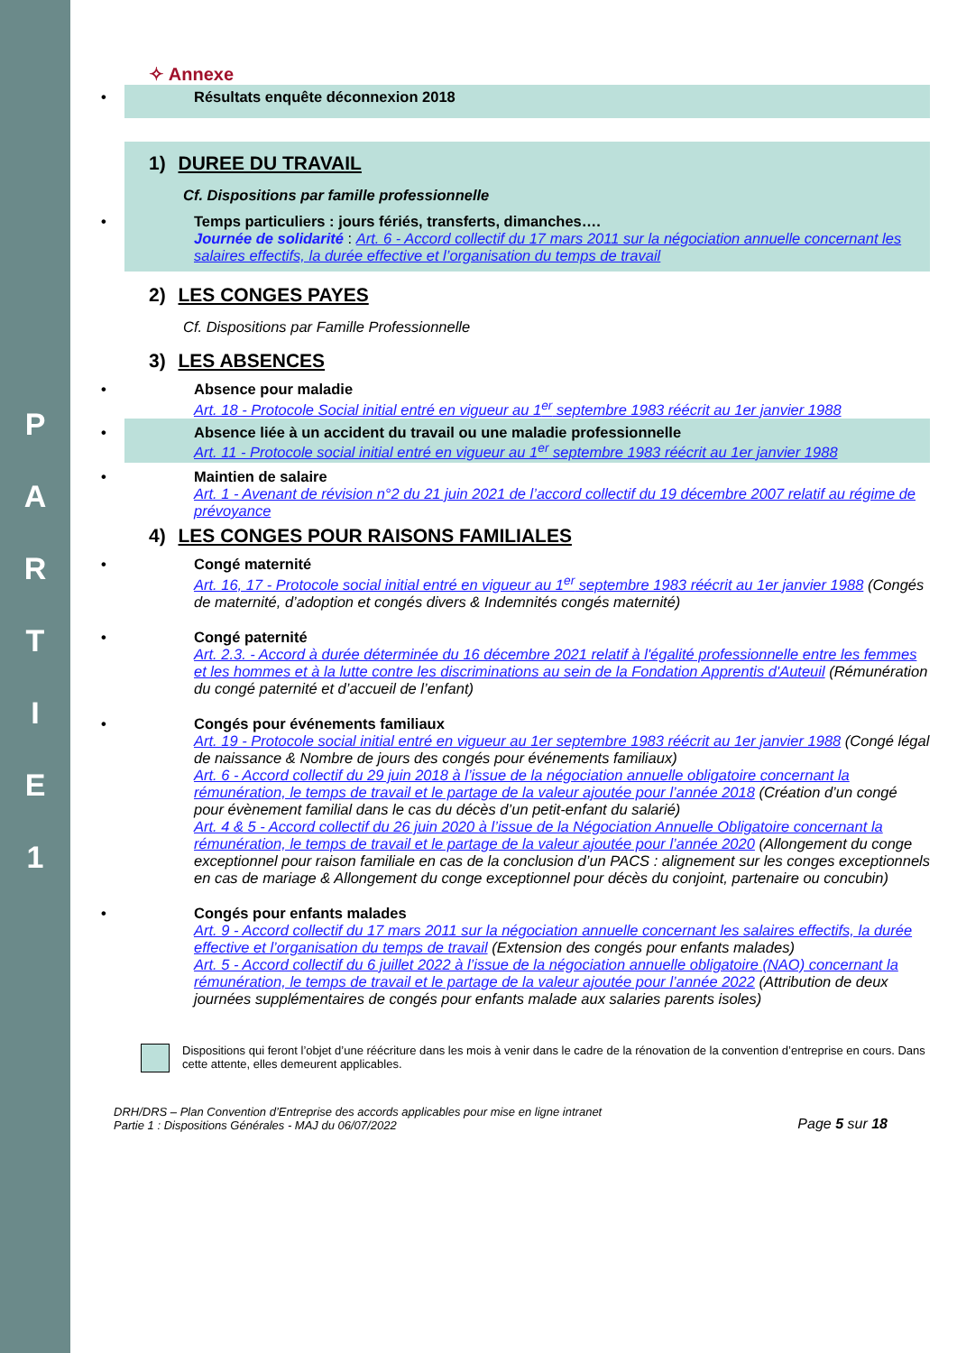P
A
R
T
I
E
1
✧ Annexe
• Résultats enquête déconnexion 2018
1) DUREE DU TRAVAIL
Cf. Dispositions par famille professionnelle
• Temps particuliers : jours fériés, transferts, dimanches….
Journée de solidarité : Art. 6 - Accord collectif du 17 mars 2011 sur la négociation annuelle concernant les salaires effectifs, la durée effective et l’organisation du temps de travail
2) LES CONGES PAYES
Cf. Dispositions par Famille Professionnelle
3) LES ABSENCES
• Absence pour maladie
Art. 18 - Protocole Social initial entré en vigueur au 1<sup>er</sup> septembre 1983 réécrit au 1er janvier 1988
• Absence liée à un accident du travail ou une maladie professionnelle
Art. 11 - Protocole social initial entré en vigueur au 1<sup>er</sup> septembre 1983 réécrit au 1er janvier 1988
• Maintien de salaire
Art. 1 - Avenant de révision n°2 du 21 juin 2021 de l’accord collectif du 19 décembre 2007 relatif au régime de prévoyance
4) LES CONGES POUR RAISONS FAMILIALES
• Congé maternité
Art. 16, 17 - Protocole social initial entré en vigueur au 1<sup>er</sup> septembre 1983 réécrit au 1er janvier 1988 (Congés de maternité, d’adoption et congés divers & Indemnités congés maternité)
• Congé paternité
Art. 2.3. - Accord à durée déterminée du 16 décembre 2021 relatif à l'égalité professionnelle entre les femmes et les hommes et à la lutte contre les discriminations au sein de la Fondation Apprentis d'Auteuil (Rémunération du congé paternité et d’accueil de l’enfant)
• Congés pour événements familiaux
Art. 19 - Protocole social initial entré en vigueur au 1er septembre 1983 réécrit au 1er janvier 1988 (Congé légal de naissance & Nombre de jours des congés pour événements familiaux)
Art. 6 - Accord collectif du 29 juin 2018 à l’issue de la négociation annuelle obligatoire concernant la rémunération, le temps de travail et le partage de la valeur ajoutée pour l’année 2018 (Création d’un congé pour évènement familial dans le cas du décès d’un petit-enfant du salarié)
Art. 4 & 5 - Accord collectif du 26 juin 2020 à l’issue de la Négociation Annuelle Obligatoire concernant la rémunération, le temps de travail et le partage de la valeur ajoutée pour l’année 2020 (Allongement du conge exceptionnel pour raison familiale en cas de la conclusion d’un PACS : alignement sur les conges exceptionnels en cas de mariage & Allongement du conge exceptionnel pour décès du conjoint, partenaire ou concubin)
• Congés pour enfants malades
Art. 9 - Accord collectif du 17 mars 2011 sur la négociation annuelle concernant les salaires effectifs, la durée effective et l’organisation du temps de travail (Extension des congés pour enfants malades)
Art. 5 - Accord collectif du 6 juillet 2022 à l’issue de la négociation annuelle obligatoire (NAO) concernant la rémunération, le temps de travail et le partage de la valeur ajoutée pour l’année 2022 (Attribution de deux journées supplémentaires de congés pour enfants malade aux salaries parents isoles)
Dispositions qui feront l’objet d’une réécriture dans les mois à venir dans le cadre de la rénovation de la convention d’entreprise en cours. Dans cette attente, elles demeurent applicables.
DRH/DRS – Plan Convention d’Entreprise des accords applicables pour mise en ligne intranet
Partie 1 : Dispositions Générales - MAJ du 06/07/2022
Page 5 sur 18